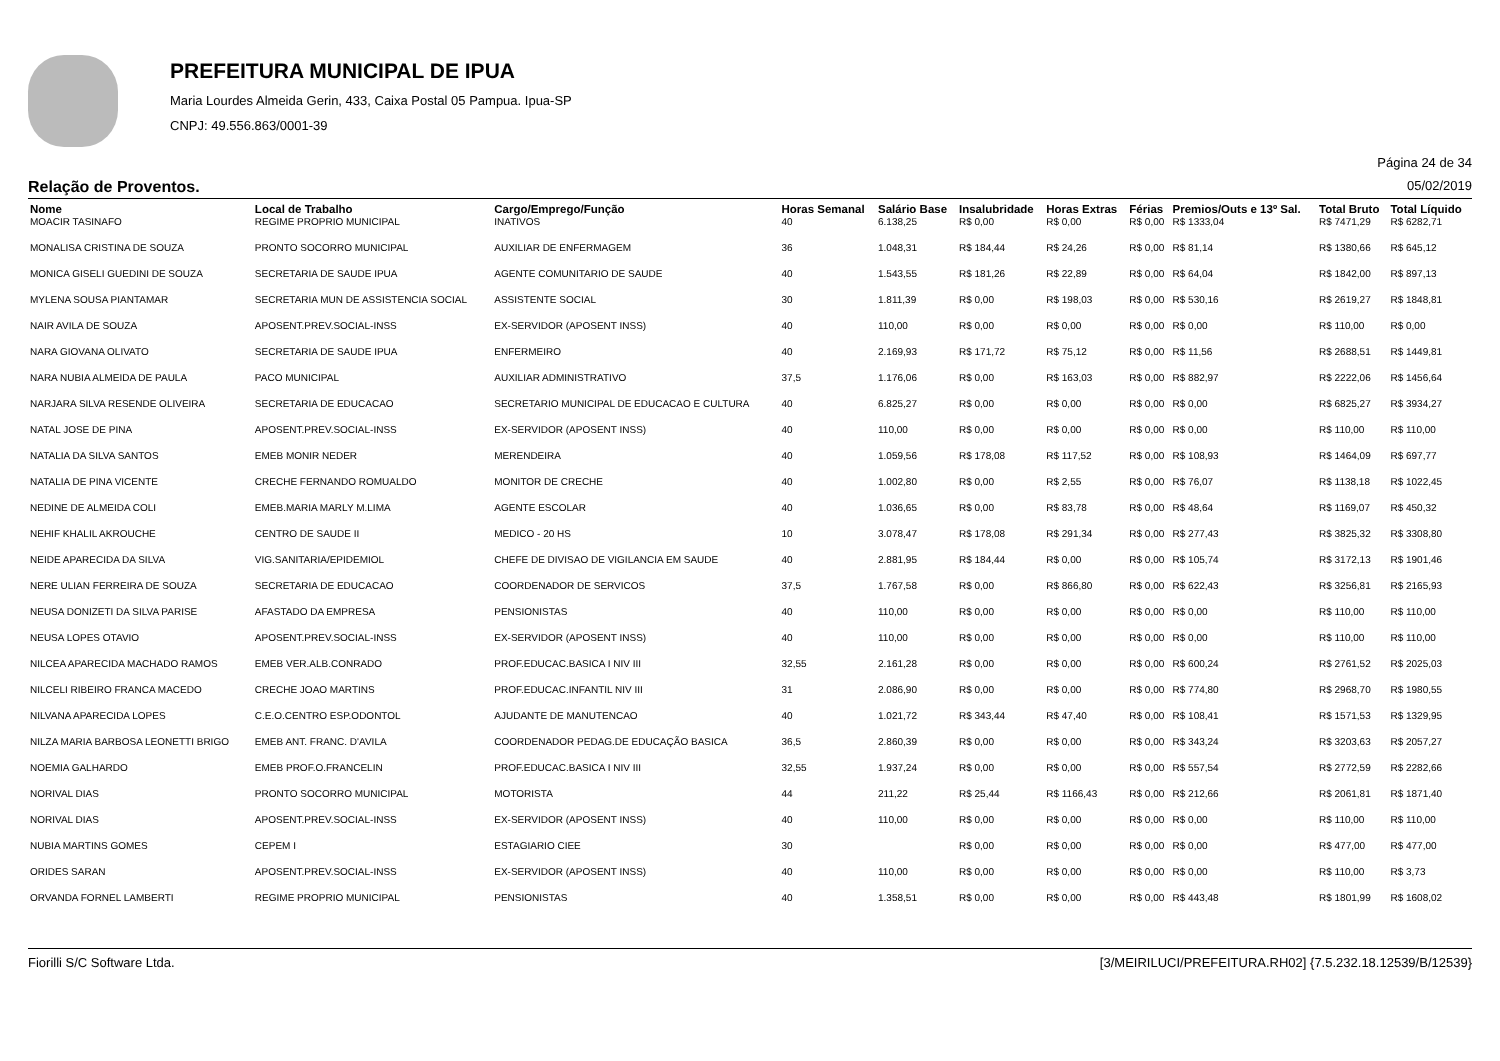PREFEITURA MUNICIPAL DE IPUA
Maria Lourdes Almeida Gerin, 433, Caixa Postal 05 Pampua. Ipua-SP
CNPJ: 49.556.863/0001-39
Página 24 de 34
Relação de Proventos. 05/02/2019
| Nome | Local de Trabalho | Cargo/Emprego/Função | Horas Semanal | Salário Base | Insalubridade | Horas Extras | Férias | Premios/Outs e 13º Sal. | Total Bruto | Total Líquido |
| --- | --- | --- | --- | --- | --- | --- | --- | --- | --- | --- |
| MOACIR TASINAFO | REGIME PROPRIO MUNICIPAL | INATIVOS | 40 | 6.138,25 | R$ 0,00 | R$ 0,00 | R$ 0,00 | R$ 1333,04 | R$ 7471,29 | R$ 6282,71 |
| MONALISA CRISTINA DE SOUZA | PRONTO SOCORRO MUNICIPAL | AUXILIAR DE ENFERMAGEM | 36 | 1.048,31 | R$ 184,44 | R$ 24,26 | R$ 0,00 | R$ 81,14 | R$ 1380,66 | R$ 645,12 |
| MONICA GISELI GUEDINI DE SOUZA | SECRETARIA DE SAUDE IPUA | AGENTE COMUNITARIO DE SAUDE | 40 | 1.543,55 | R$ 181,26 | R$ 22,89 | R$ 0,00 | R$ 64,04 | R$ 1842,00 | R$ 897,13 |
| MYLENA SOUSA PIANTAMAR | SECRETARIA MUN DE ASSISTENCIA SOCIAL | ASSISTENTE SOCIAL | 30 | 1.811,39 | R$ 0,00 | R$ 198,03 | R$ 0,00 | R$ 530,16 | R$ 2619,27 | R$ 1848,81 |
| NAIR AVILA DE SOUZA | APOSENT.PREV.SOCIAL-INSS | EX-SERVIDOR (APOSENT INSS) | 40 | 110,00 | R$ 0,00 | R$ 0,00 | R$ 0,00 | R$ 0,00 | R$ 110,00 | R$ 0,00 |
| NARA GIOVANA OLIVATO | SECRETARIA DE SAUDE IPUA | ENFERMEIRO | 40 | 2.169,93 | R$ 171,72 | R$ 75,12 | R$ 0,00 | R$ 11,56 | R$ 2688,51 | R$ 1449,81 |
| NARA NUBIA ALMEIDA DE PAULA | PACO MUNICIPAL | AUXILIAR ADMINISTRATIVO | 37,5 | 1.176,06 | R$ 0,00 | R$ 163,03 | R$ 0,00 | R$ 882,97 | R$ 2222,06 | R$ 1456,64 |
| NARJARA SILVA RESENDE OLIVEIRA | SECRETARIA DE EDUCACAO | SECRETARIO MUNICIPAL DE EDUCACAO E CULTURA | 40 | 6.825,27 | R$ 0,00 | R$ 0,00 | R$ 0,00 | R$ 0,00 | R$ 6825,27 | R$ 3934,27 |
| NATAL JOSE DE PINA | APOSENT.PREV.SOCIAL-INSS | EX-SERVIDOR (APOSENT INSS) | 40 | 110,00 | R$ 0,00 | R$ 0,00 | R$ 0,00 | R$ 0,00 | R$ 110,00 | R$ 110,00 |
| NATALIA DA SILVA SANTOS | EMEB MONIR NEDER | MERENDEIRA | 40 | 1.059,56 | R$ 178,08 | R$ 117,52 | R$ 0,00 | R$ 108,93 | R$ 1464,09 | R$ 697,77 |
| NATALIA DE PINA VICENTE | CRECHE FERNANDO ROMUALDO | MONITOR DE CRECHE | 40 | 1.002,80 | R$ 0,00 | R$ 2,55 | R$ 0,00 | R$ 76,07 | R$ 1138,18 | R$ 1022,45 |
| NEDINE DE ALMEIDA COLI | EMEB.MARIA MARLY M.LIMA | AGENTE ESCOLAR | 40 | 1.036,65 | R$ 0,00 | R$ 83,78 | R$ 0,00 | R$ 48,64 | R$ 1169,07 | R$ 450,32 |
| NEHIF KHALIL AKROUCHE | CENTRO DE SAUDE II | MEDICO - 20 HS | 10 | 3.078,47 | R$ 178,08 | R$ 291,34 | R$ 0,00 | R$ 277,43 | R$ 3825,32 | R$ 3308,80 |
| NEIDE APARECIDA DA SILVA | VIG.SANITARIA/EPIDEMIOL | CHEFE DE DIVISAO DE VIGILANCIA EM SAUDE | 40 | 2.881,95 | R$ 184,44 | R$ 0,00 | R$ 0,00 | R$ 105,74 | R$ 3172,13 | R$ 1901,46 |
| NERE ULIAN FERREIRA DE SOUZA | SECRETARIA DE EDUCACAO | COORDENADOR DE SERVICOS | 37,5 | 1.767,58 | R$ 0,00 | R$ 866,80 | R$ 0,00 | R$ 622,43 | R$ 3256,81 | R$ 2165,93 |
| NEUSA DONIZETI DA SILVA PARISE | AFASTADO DA EMPRESA | PENSIONISTAS | 40 | 110,00 | R$ 0,00 | R$ 0,00 | R$ 0,00 | R$ 0,00 | R$ 110,00 | R$ 110,00 |
| NEUSA LOPES OTAVIO | APOSENT.PREV.SOCIAL-INSS | EX-SERVIDOR (APOSENT INSS) | 40 | 110,00 | R$ 0,00 | R$ 0,00 | R$ 0,00 | R$ 0,00 | R$ 110,00 | R$ 110,00 |
| NILCEA APARECIDA MACHADO RAMOS | EMEB VER.ALB.CONRADO | PROF.EDUCAC.BASICA I NIV III | 32,55 | 2.161,28 | R$ 0,00 | R$ 0,00 | R$ 0,00 | R$ 600,24 | R$ 2761,52 | R$ 2025,03 |
| NILCELI RIBEIRO FRANCA MACEDO | CRECHE JOAO MARTINS | PROF.EDUCAC.INFANTIL NIV III | 31 | 2.086,90 | R$ 0,00 | R$ 0,00 | R$ 0,00 | R$ 774,80 | R$ 2968,70 | R$ 1980,55 |
| NILVANA APARECIDA LOPES | C.E.O.CENTRO ESP.ODONTOL | AJUDANTE DE MANUTENCAO | 40 | 1.021,72 | R$ 343,44 | R$ 47,40 | R$ 0,00 | R$ 108,41 | R$ 1571,53 | R$ 1329,95 |
| NILZA MARIA BARBOSA LEONETTI BRIGO | EMEB ANT. FRANC. D'AVILA | COORDENADOR PEDAG.DE EDUCAÇÃO BASICA | 36,5 | 2.860,39 | R$ 0,00 | R$ 0,00 | R$ 0,00 | R$ 343,24 | R$ 3203,63 | R$ 2057,27 |
| NOEMIA GALHARDO | EMEB PROF.O.FRANCELIN | PROF.EDUCAC.BASICA I NIV III | 32,55 | 1.937,24 | R$ 0,00 | R$ 0,00 | R$ 0,00 | R$ 557,54 | R$ 2772,59 | R$ 2282,66 |
| NORIVAL DIAS | PRONTO SOCORRO MUNICIPAL | MOTORISTA | 44 | 211,22 | R$ 25,44 | R$ 1166,43 | R$ 0,00 | R$ 212,66 | R$ 2061,81 | R$ 1871,40 |
| NORIVAL DIAS | APOSENT.PREV.SOCIAL-INSS | EX-SERVIDOR (APOSENT INSS) | 40 | 110,00 | R$ 0,00 | R$ 0,00 | R$ 0,00 | R$ 0,00 | R$ 110,00 | R$ 110,00 |
| NUBIA MARTINS GOMES | CEPEM I | ESTAGIARIO CIEE | 30 | | R$ 0,00 | R$ 0,00 | R$ 0,00 | R$ 0,00 | R$ 477,00 | R$ 477,00 |
| ORIDES SARAN | APOSENT.PREV.SOCIAL-INSS | EX-SERVIDOR (APOSENT INSS) | 40 | 110,00 | R$ 0,00 | R$ 0,00 | R$ 0,00 | R$ 0,00 | R$ 110,00 | R$ 3,73 |
| ORVANDA FORNEL LAMBERTI | REGIME PROPRIO MUNICIPAL | PENSIONISTAS | 40 | 1.358,51 | R$ 0,00 | R$ 0,00 | R$ 0,00 | R$ 443,48 | R$ 1801,99 | R$ 1608,02 |
Fiorilli S/C Software Ltda. [3/MEIRILUCI/PREFEITURA.RH02] {7.5.232.18.12539/B/12539}